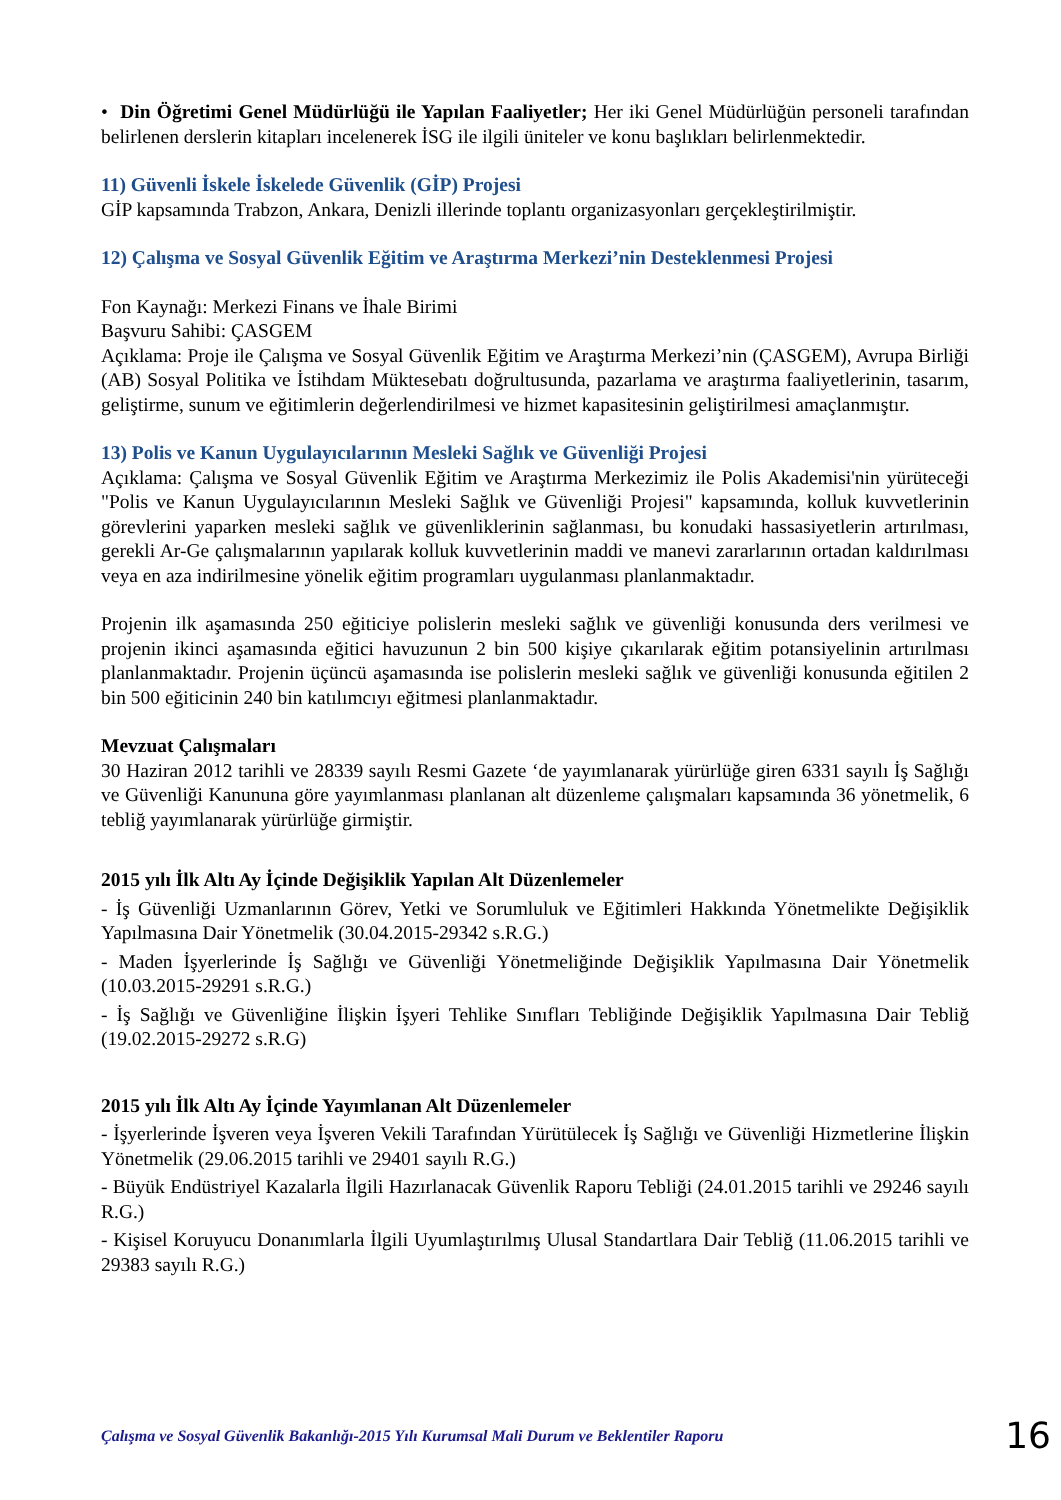• Din Öğretimi Genel Müdürlüğü ile Yapılan Faaliyetler; Her iki Genel Müdürlüğün personeli tarafından belirlenen derslerin kitapları incelenerek İSG ile ilgili üniteler ve konu başlıkları belirlenmektedir.
11) Güvenli İskele İskelede Güvenlik (GİP) Projesi
GİP kapsamında Trabzon, Ankara, Denizli illerinde toplantı organizasyonları gerçekleştirilmiştir.
12) Çalışma ve Sosyal Güvenlik Eğitim ve Araştırma Merkezi’nin Desteklenmesi Projesi
Fon Kaynağı: Merkezi Finans ve İhale Birimi
Başvuru Sahibi: ÇASGEM
Açıklama: Proje ile Çalışma ve Sosyal Güvenlik Eğitim ve Araştırma Merkezi’nin (ÇASGEM), Avrupa Birliği (AB) Sosyal Politika ve İstihdam Müktesebatı doğrultusunda, pazarlama ve araştırma faaliyetlerinin, tasarım, geliştirme, sunum ve eğitimlerin değerlendirilmesi ve hizmet kapasitesinin geliştirilmesi amaçlanmıştır.
13) Polis ve Kanun Uygulayıcılarının Mesleki Sağlık ve Güvenliği Projesi
Açıklama: Çalışma ve Sosyal Güvenlik Eğitim ve Araştırma Merkezimiz ile Polis Akademisi'nin yürüteceği "Polis ve Kanun Uygulayıcılarının Mesleki Sağlık ve Güvenliği Projesi" kapsamında, kolluk kuvvetlerinin görevlerini yaparken mesleki sağlık ve güvenliklerinin sağlanması, bu konudaki hassasiyetlerin artırılması, gerekli Ar-Ge çalışmalarının yapılarak kolluk kuvvetlerinin maddi ve manevi zararlarının ortadan kaldırılması veya en aza indirilmesine yönelik eğitim programları uygulanması planlanmaktadır.
Projenin ilk aşamasında 250 eğiticiye polislerin mesleki sağlık ve güvenliği konusunda ders verilmesi ve projenin ikinci aşamasında eğitici havuzunun 2 bin 500 kişiye çıkarılarak eğitim potansiyelinin artırılması planlanmaktadır. Projenin üçüncü aşamasında ise polislerin mesleki sağlık ve güvenliği konusunda eğitilen 2 bin 500 eğiticinin 240 bin katılımcıyı eğitmesi planlanmaktadır.
Mevzuat Çalışmaları
30 Haziran 2012 tarihli ve 28339 sayılı Resmi Gazete ‘de yayımlanarak yürürlüğe giren 6331 sayılı İş Sağlığı ve Güvenliği Kanununa göre yayımlanması planlanan alt düzenleme çalışmaları kapsamında 36 yönetmelik, 6 tebliğ yayımlanarak yürürlüğe girmiştir.
2015 yılı İlk Altı Ay İçinde Değişiklik Yapılan Alt Düzenlemeler
- İş Güvenliği Uzmanlarının Görev, Yetki ve Sorumluluk ve Eğitimleri Hakkında Yönetmelikte Değişiklik Yapılmasına Dair Yönetmelik (30.04.2015-29342 s.R.G.)
- Maden İşyerlerinde İş Sağlığı ve Güvenliği Yönetmeliğinde Değişiklik Yapılmasına Dair Yönetmelik (10.03.2015-29291 s.R.G.)
- İş Sağlığı ve Güvenliğine İlişkin İşyeri Tehlike Sınıfları Tebliğinde Değişiklik Yapılmasına Dair Tebliğ (19.02.2015-29272 s.R.G)
2015 yılı İlk Altı Ay İçinde Yayımlanan Alt Düzenlemeler
- İşyerlerinde İşveren veya İşveren Vekili Tarafından Yürütülecek İş Sağlığı ve Güvenliği Hizmetlerine İlişkin Yönetmelik (29.06.2015 tarihli ve 29401 sayılı R.G.)
- Büyük Endüstriyel Kazalarla İlgili Hazırlanacak Güvenlik Raporu Tebliği (24.01.2015 tarihli ve 29246 sayılı R.G.)
- Kişisel Koruyucu Donanımlarla İlgili Uyumlaştırılmış Ulusal Standartlara Dair Tebliğ (11.06.2015 tarihli ve 29383 sayılı R.G.)
Çalışma ve Sosyal Güvenlik Bakanlığı-2015 Yılı Kurumsal Mali Durum ve Beklentiler Raporu 16